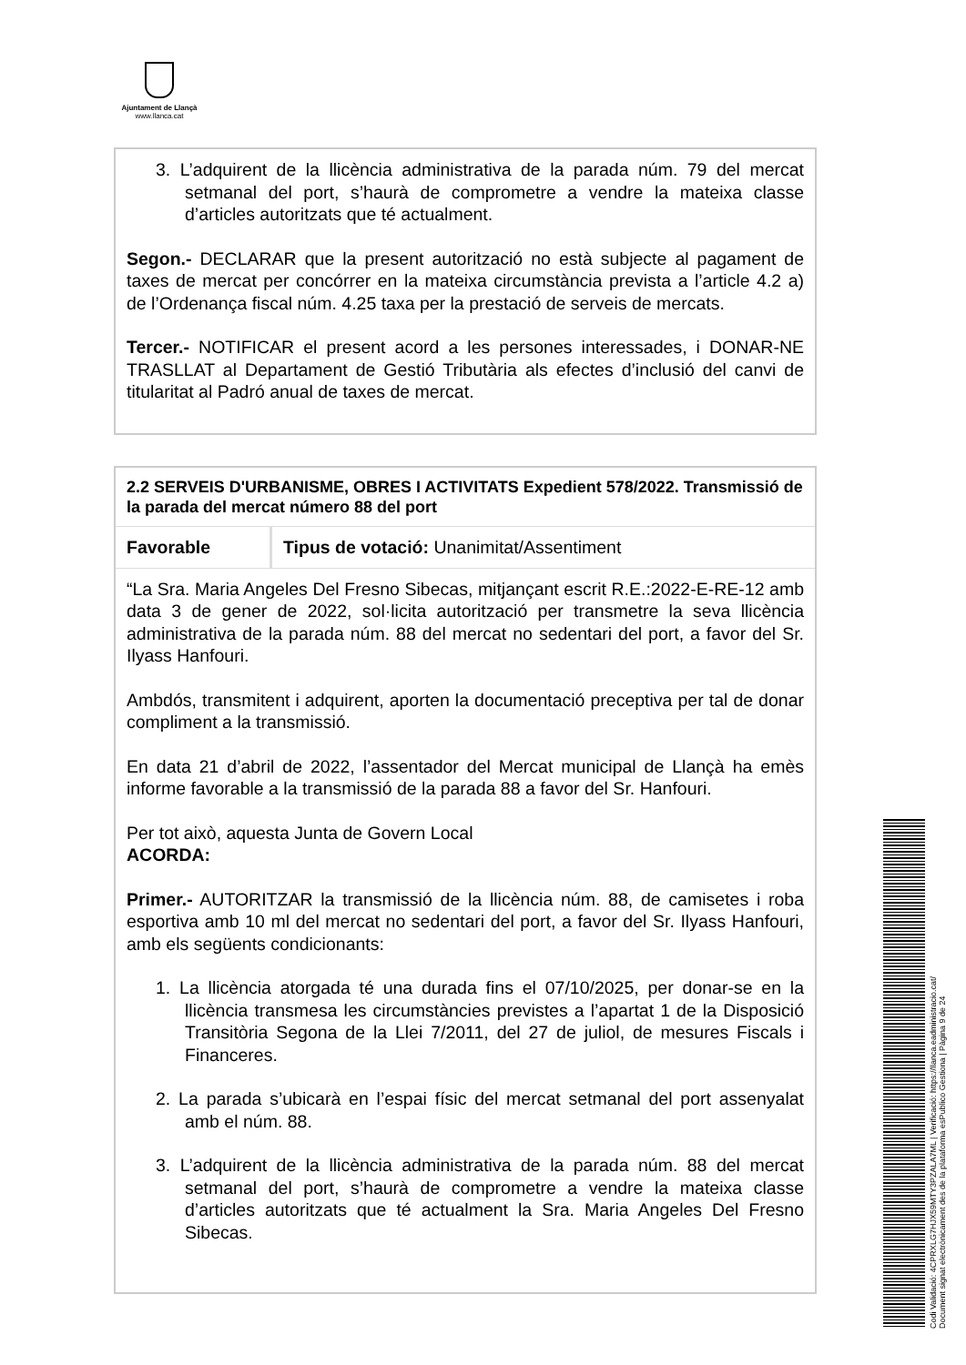Ajuntament de Llançà
www.llanca.cat
3. L’adquirent de la llicència administrativa de la parada núm. 79 del mercat setmanal del port, s’haurà de comprometre a vendre la mateixa classe d’articles autoritzats que té actualment.
Segon.- DECLARAR que la present autorització no està subjecte al pagament de taxes de mercat per concórrer en la mateixa circumstància prevista a l’article 4.2 a) de l’Ordenança fiscal núm. 4.25 taxa per la prestació de serveis de mercats.
Tercer.- NOTIFICAR el present acord a les persones interessades, i DONAR-NE TRASLLAT al Departament de Gestió Tributària als efectes d’inclusió del canvi de titularitat al Padró anual de taxes de mercat.
| 2.2 SERVEIS D'URBANISME, OBRES I ACTIVITATS Expedient 578/2022. Transmissió de la parada del mercat número 88 del port | |
| Favorable | Tipus de votació: Unanimitat/Assentiment |
“La Sra. Maria Angeles Del Fresno Sibecas, mitjançant escrit R.E.:2022-E-RE-12 amb data 3 de gener de 2022, sol·licita autorització per transmetre la seva llicència administrativa de la parada núm. 88 del mercat no sedentari del port, a favor del Sr. Ilyass Hanfouri.
Ambdós, transmitent i adquirent, aporten la documentació preceptiva per tal de donar compliment a la transmissió.
En data 21 d’abril de 2022, l’assentador del Mercat municipal de Llançà ha emès informe favorable a la transmissió de la parada 88 a favor del Sr. Hanfouri.
Per tot això, aquesta Junta de Govern Local
ACORDA:
Primer.- AUTORITZAR la transmissió de la llicència núm. 88, de camisetes i roba esportiva amb 10 ml del mercat no sedentari del port, a favor del Sr. Ilyass Hanfouri, amb els següents condicionants:
1. La llicència atorgada té una durada fins el 07/10/2025, per donar-se en la llicència transmesa les circumstàncies previstes a l’apartat 1 de la Disposició Transitòria Segona de la Llei 7/2011, del 27 de juliol, de mesures Fiscals i Financeres.
2. La parada s’ubicarà en l’espai físic del mercat setmanal del port assenyalat amb el núm. 88.
3. L’adquirent de la llicència administrativa de la parada núm. 88 del mercat setmanal del port, s’haurà de comprometre a vendre la mateixa classe d’articles autoritzats que té actualment la Sra. Maria Angeles Del Fresno Sibecas.
Codi Validació: 4CPRXLG7HJX59MTY3PZALA7ML | Verificació: https://llanca.eadministracio.cat/
Document signat electrònicament des de la plataforma esPublico Gestiona | Pàgina 9 de 24